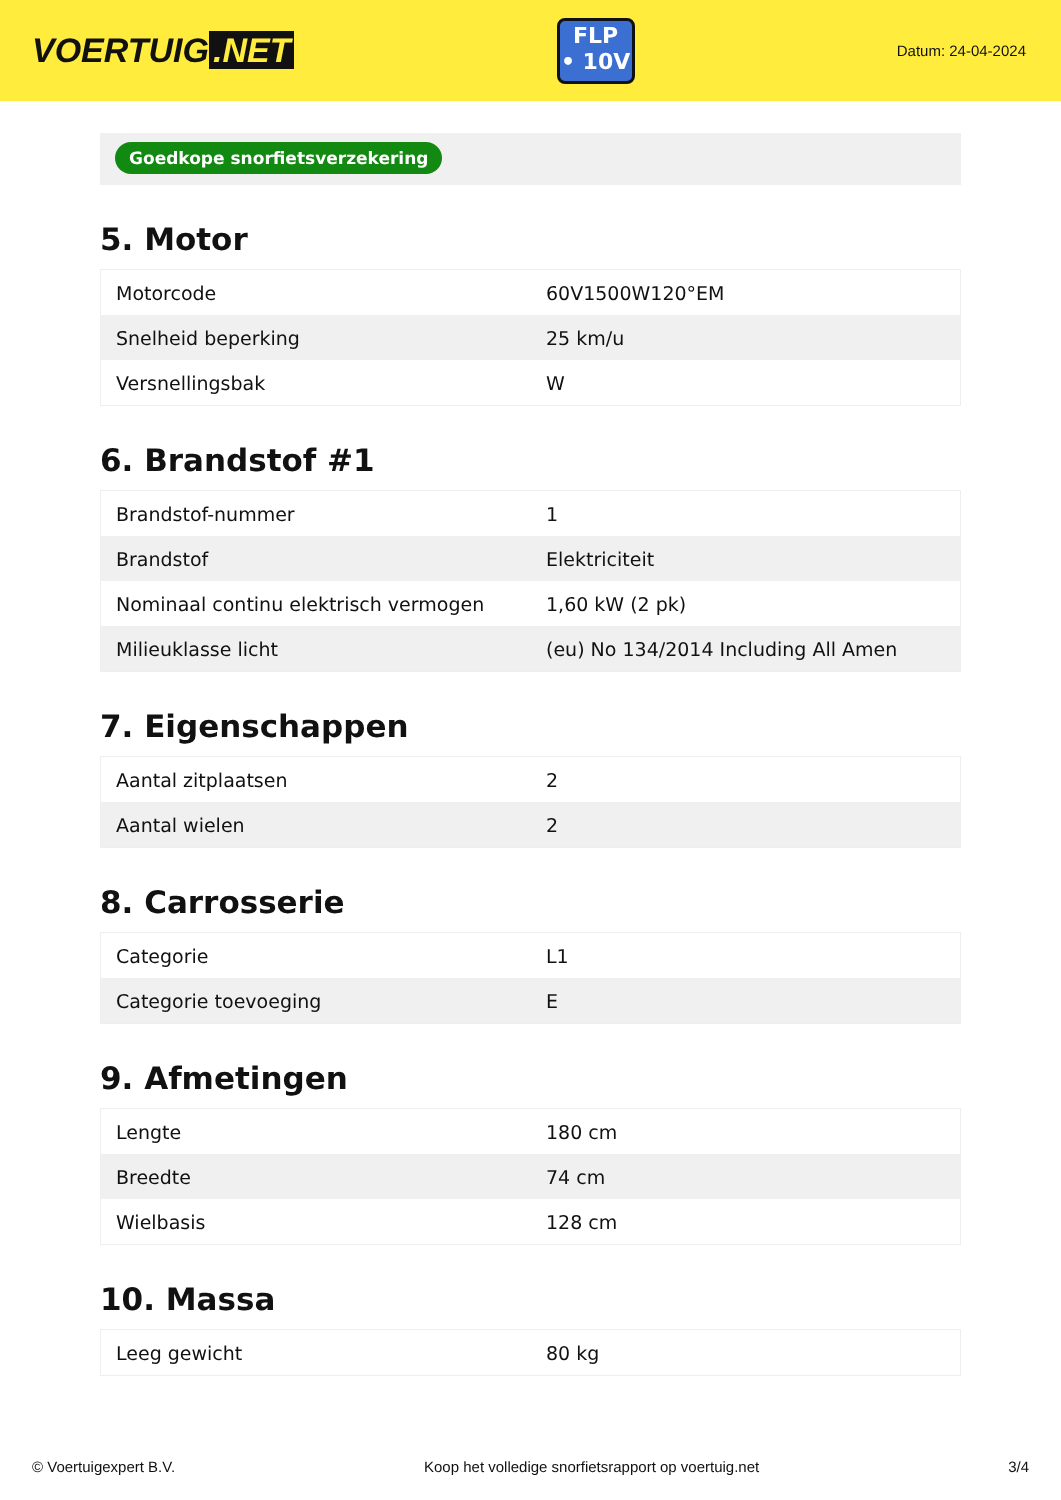VOERTUIG.NET
FLP
• 10V
Datum: 24-04-2024
Goedkope snorfietsverzekering
5. Motor
| Motorcode | 60V1500W120°EM |
| Snelheid beperking | 25 km/u |
| Versnellingsbak | W |
6. Brandstof #1
| Brandstof-nummer | 1 |
| Brandstof | Elektriciteit |
| Nominaal continu elektrisch vermogen | 1,60 kW (2 pk) |
| Milieuklasse licht | (eu) No 134/2014 Including All Amen |
7. Eigenschappen
| Aantal zitplaatsen | 2 |
| Aantal wielen | 2 |
8. Carrosserie
| Categorie | L1 |
| Categorie toevoeging | E |
9. Afmetingen
| Lengte | 180 cm |
| Breedte | 74 cm |
| Wielbasis | 128 cm |
10. Massa
| Leeg gewicht | 80 kg |
© Voertuigexpert B.V. Koop het volledige snorfietsrapport op voertuig.net 3/4